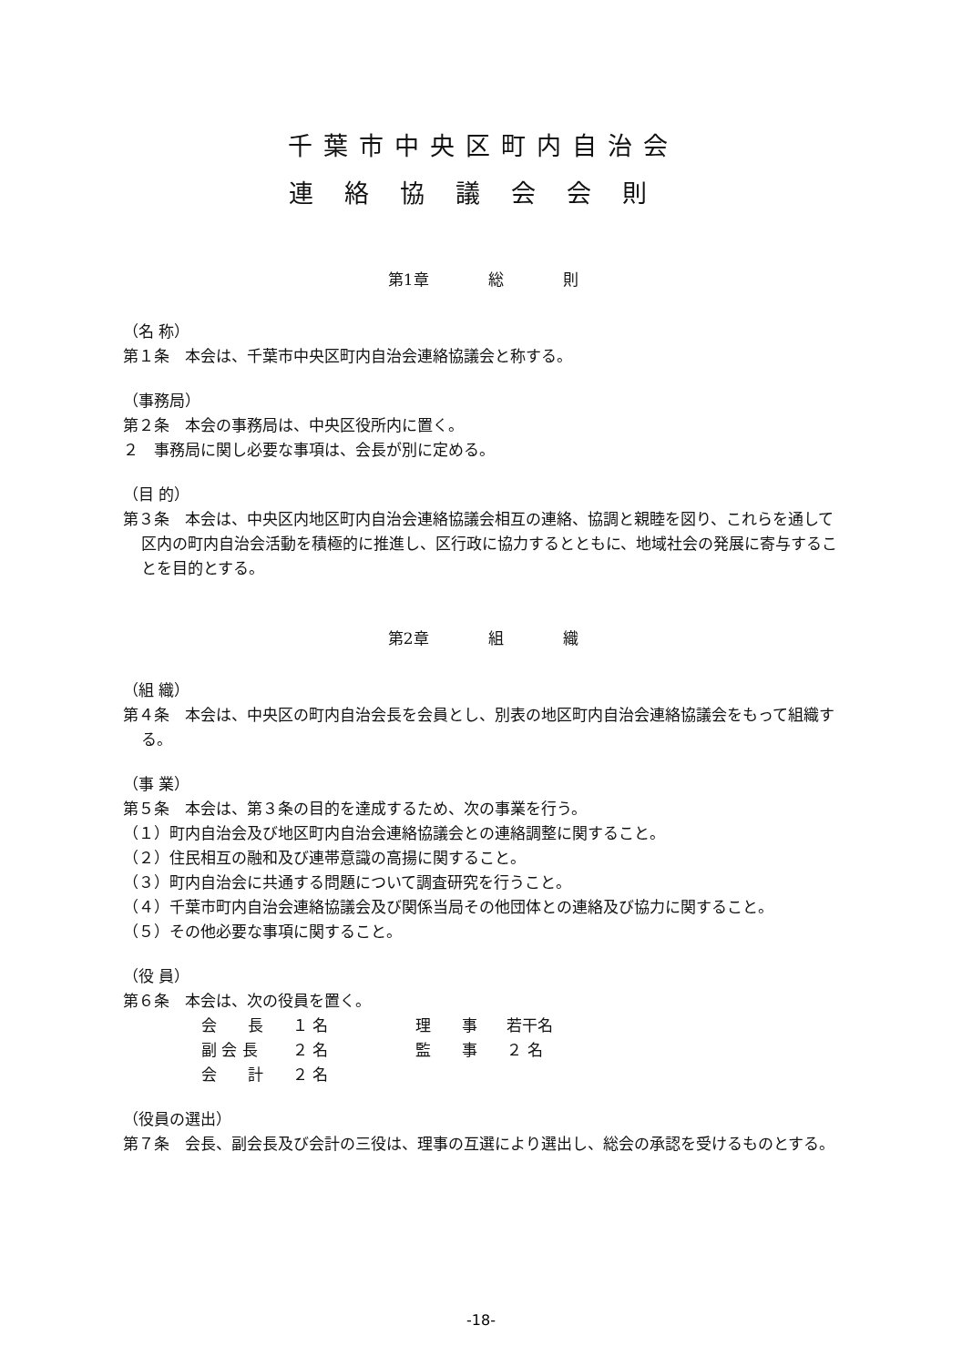千葉市中央区町内自治会
連絡協議会会則
第1章 総 則
（名 称）
第１条　本会は、千葉市中央区町内自治会連絡協議会と称する。
（事務局）
第２条　本会の事務局は、中央区役所内に置く。
２　事務局に関し必要な事項は、会長が別に定める。
（目 的）
第３条　本会は、中央区内地区町内自治会連絡協議会相互の連絡、協調と親睦を図り、これらを通して区内の町内自治会活動を積極的に推進し、区行政に協力するとともに、地域社会の発展に寄与することを目的とする。
第2章 組 織
（組 織）
第４条　本会は、中央区の町内自治会長を会員とし、別表の地区町内自治会連絡協議会をもって組織する。
（事 業）
第５条　本会は、第３条の目的を達成するため、次の事業を行う。
（１）町内自治会及び地区町内自治会連絡協議会との連絡調整に関すること。
（２）住民相互の融和及び連帯意識の高揚に関すること。
（３）町内自治会に共通する問題について調査研究を行うこと。
（４）千葉市町内自治会連絡協議会及び関係当局その他団体との連絡及び協力に関すること。
（５）その他必要な事項に関すること。
（役 員）
第６条　本会は、次の役員を置く。
| 会 長 | １ 名 | 理 事 | 若干名 |
| 副 会 長 | ２ 名 | 監 事 | ２ 名 |
| 会 計 | ２ 名 | | |
（役員の選出）
第７条　会長、副会長及び会計の三役は、理事の互選により選出し、総会の承認を受けるものとする。
-18-